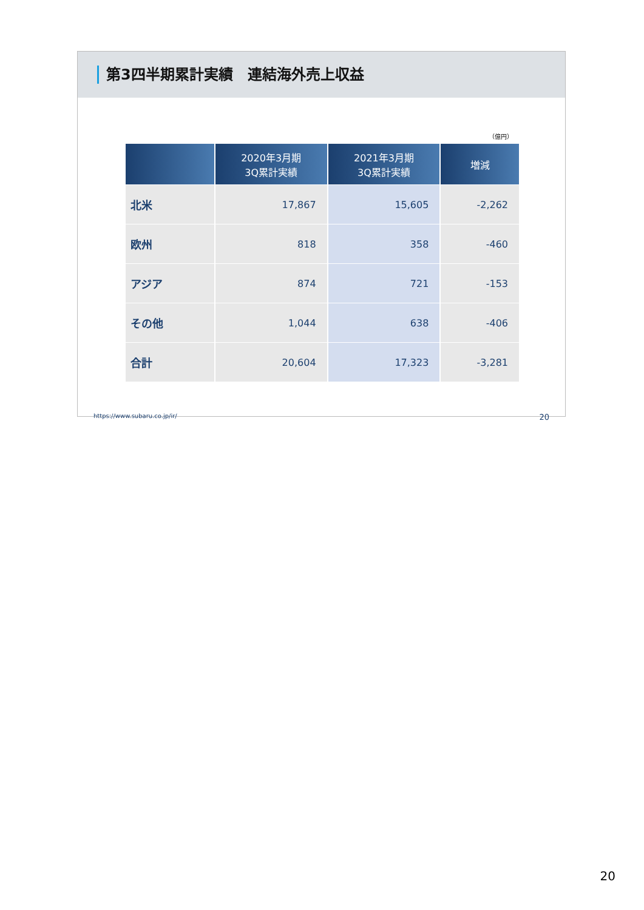第3四半期累計実績　連結海外売上収益
（億円）
| | 2020年3月期 3Q累計実績 | 2021年3月期 3Q累計実績 | 増減 |
| --- | --- | --- | --- |
| 北米 | 17,867 | 15,605 | -2,262 |
| 欧州 | 818 | 358 | -460 |
| アジア | 874 | 721 | -153 |
| その他 | 1,044 | 638 | -406 |
| 合計 | 20,604 | 17,323 | -3,281 |
https://www.subaru.co.jp/ir/ 20
20